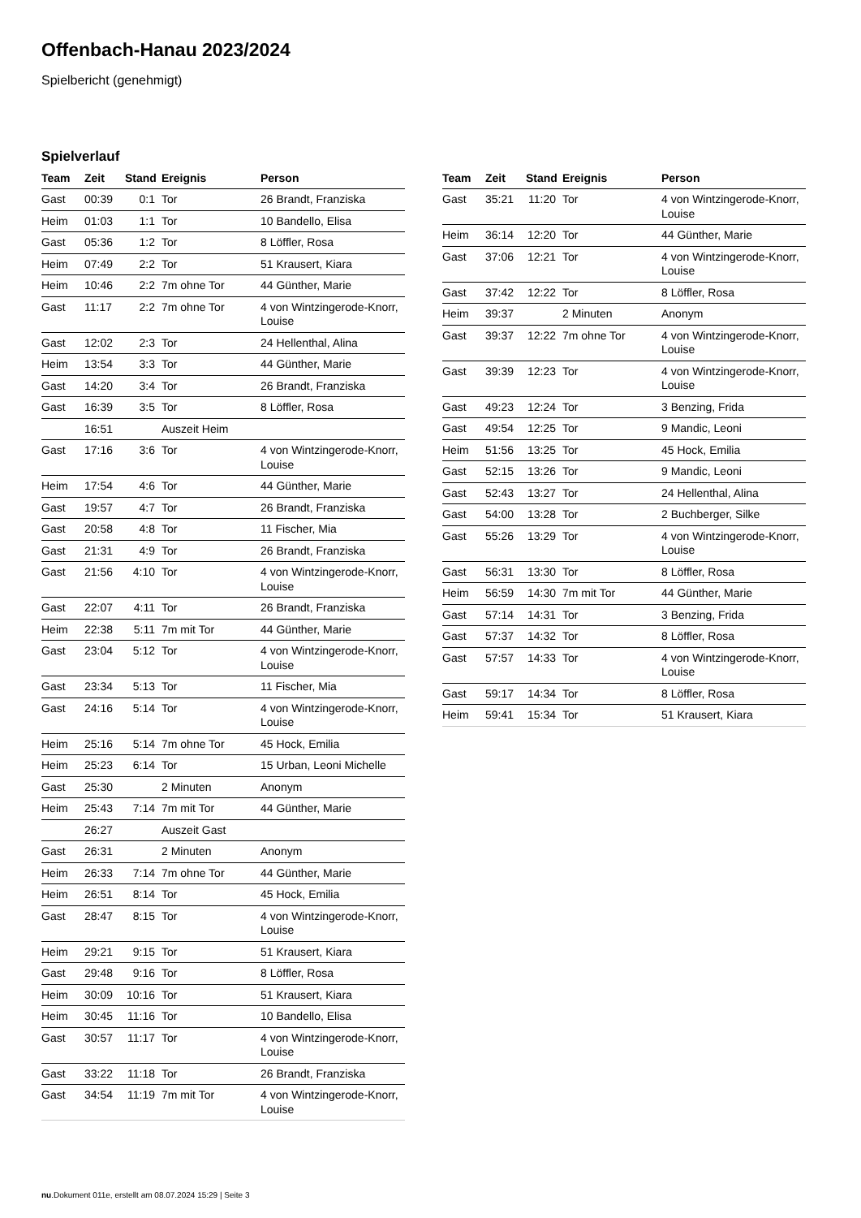Offenbach-Hanau 2023/2024
Spielbericht (genehmigt)
Spielverlauf
| Team | Zeit | Stand | Ereignis | Person |
| --- | --- | --- | --- | --- |
| Gast | 00:39 | 0:1 | Tor | 26 Brandt, Franziska |
| Heim | 01:03 | 1:1 | Tor | 10 Bandello, Elisa |
| Gast | 05:36 | 1:2 | Tor | 8 Löffler, Rosa |
| Heim | 07:49 | 2:2 | Tor | 51 Krausert, Kiara |
| Heim | 10:46 | 2:2 | 7m ohne Tor | 44 Günther, Marie |
| Gast | 11:17 | 2:2 | 7m ohne Tor | 4 von Wintzingerode-Knorr, Louise |
| Gast | 12:02 | 2:3 | Tor | 24 Hellenthal, Alina |
| Heim | 13:54 | 3:3 | Tor | 44 Günther, Marie |
| Gast | 14:20 | 3:4 | Tor | 26 Brandt, Franziska |
| Gast | 16:39 | 3:5 | Tor | 8 Löffler, Rosa |
| | 16:51 | | Auszeit Heim | |
| Gast | 17:16 | 3:6 | Tor | 4 von Wintzingerode-Knorr, Louise |
| Heim | 17:54 | 4:6 | Tor | 44 Günther, Marie |
| Gast | 19:57 | 4:7 | Tor | 26 Brandt, Franziska |
| Gast | 20:58 | 4:8 | Tor | 11 Fischer, Mia |
| Gast | 21:31 | 4:9 | Tor | 26 Brandt, Franziska |
| Gast | 21:56 | 4:10 | Tor | 4 von Wintzingerode-Knorr, Louise |
| Gast | 22:07 | 4:11 | Tor | 26 Brandt, Franziska |
| Heim | 22:38 | 5:11 | 7m mit Tor | 44 Günther, Marie |
| Gast | 23:04 | 5:12 | Tor | 4 von Wintzingerode-Knorr, Louise |
| Gast | 23:34 | 5:13 | Tor | 11 Fischer, Mia |
| Gast | 24:16 | 5:14 | Tor | 4 von Wintzingerode-Knorr, Louise |
| Heim | 25:16 | 5:14 | 7m ohne Tor | 45 Hock, Emilia |
| Heim | 25:23 | 6:14 | Tor | 15 Urban, Leoni Michelle |
| Gast | 25:30 | | 2 Minuten | Anonym |
| Heim | 25:43 | 7:14 | 7m mit Tor | 44 Günther, Marie |
| | 26:27 | | Auszeit Gast | |
| Gast | 26:31 | | 2 Minuten | Anonym |
| Heim | 26:33 | 7:14 | 7m ohne Tor | 44 Günther, Marie |
| Heim | 26:51 | 8:14 | Tor | 45 Hock, Emilia |
| Gast | 28:47 | 8:15 | Tor | 4 von Wintzingerode-Knorr, Louise |
| Heim | 29:21 | 9:15 | Tor | 51 Krausert, Kiara |
| Gast | 29:48 | 9:16 | Tor | 8 Löffler, Rosa |
| Heim | 30:09 | 10:16 | Tor | 51 Krausert, Kiara |
| Heim | 30:45 | 11:16 | Tor | 10 Bandello, Elisa |
| Gast | 30:57 | 11:17 | Tor | 4 von Wintzingerode-Knorr, Louise |
| Gast | 33:22 | 11:18 | Tor | 26 Brandt, Franziska |
| Gast | 34:54 | 11:19 | 7m mit Tor | 4 von Wintzingerode-Knorr, Louise |
| Team | Zeit | Stand | Ereignis | Person |
| --- | --- | --- | --- | --- |
| Gast | 35:21 | 11:20 | Tor | 4 von Wintzingerode-Knorr, Louise |
| Heim | 36:14 | 12:20 | Tor | 44 Günther, Marie |
| Gast | 37:06 | 12:21 | Tor | 4 von Wintzingerode-Knorr, Louise |
| Gast | 37:42 | 12:22 | Tor | 8 Löffler, Rosa |
| Heim | 39:37 | | 2 Minuten | Anonym |
| Gast | 39:37 | 12:22 | 7m ohne Tor | 4 von Wintzingerode-Knorr, Louise |
| Gast | 39:39 | 12:23 | Tor | 4 von Wintzingerode-Knorr, Louise |
| Gast | 49:23 | 12:24 | Tor | 3 Benzing, Frida |
| Gast | 49:54 | 12:25 | Tor | 9 Mandic, Leoni |
| Heim | 51:56 | 13:25 | Tor | 45 Hock, Emilia |
| Gast | 52:15 | 13:26 | Tor | 9 Mandic, Leoni |
| Gast | 52:43 | 13:27 | Tor | 24 Hellenthal, Alina |
| Gast | 54:00 | 13:28 | Tor | 2 Buchberger, Silke |
| Gast | 55:26 | 13:29 | Tor | 4 von Wintzingerode-Knorr, Louise |
| Gast | 56:31 | 13:30 | Tor | 8 Löffler, Rosa |
| Heim | 56:59 | 14:30 | 7m mit Tor | 44 Günther, Marie |
| Gast | 57:14 | 14:31 | Tor | 3 Benzing, Frida |
| Gast | 57:37 | 14:32 | Tor | 8 Löffler, Rosa |
| Gast | 57:57 | 14:33 | Tor | 4 von Wintzingerode-Knorr, Louise |
| Gast | 59:17 | 14:34 | Tor | 8 Löffler, Rosa |
| Heim | 59:41 | 15:34 | Tor | 51 Krausert, Kiara |
nu.Dokument 011e, erstellt am 08.07.2024 15:29 | Seite 3